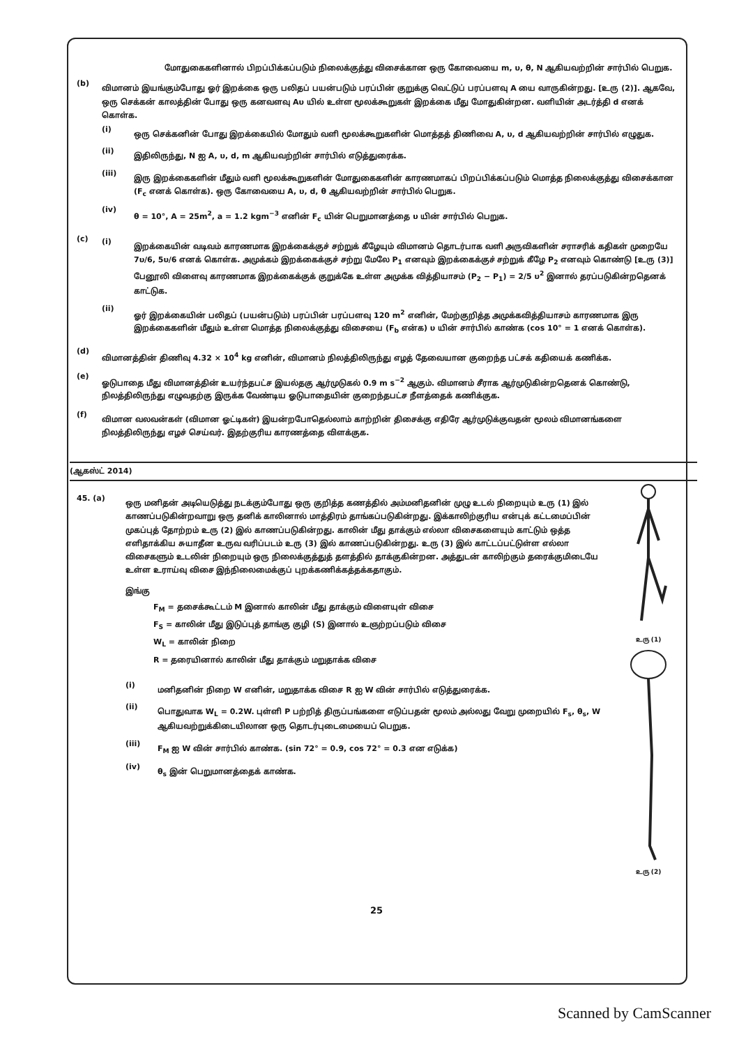மோதுகைகளினால் பிறப்பிக்கப்படும் நிலைக்குத்து விசைக்கான ஒரு கோவையை m, υ, θ, N ஆகியவற்றின் சார்பில் பெறுக.
(b)
விமானம் இயங்கும்போது ஓர் இறக்கை ஒரு பலிதப் பயன்படும் பரப்பின் குறுக்கு வெட்டுப் பரப்பளவு A யை வாருகின்றது. [உரு (2)]. ஆகவே, ஒரு செக்கன் காலத்தின் போது ஒரு கனவளவு Aυ யில் உள்ள மூலக்கூறுகள் இறக்கை மீது மோதுகின்றன. வளியின் அடர்த்தி d எனக் கொள்க.
(i)
ஒரு செக்கனின் போது இறக்கையில் மோதும் வளி மூலக்கூறுகளின் மொத்தத் திணிவை A, υ, d ஆகியவற்றின் சார்பில் எழுதுக.
(ii)
இதிலிருந்து, N ஐ A, υ, d, m ஆகியவற்றின் சார்பில் எடுத்துரைக்க.
(iii)
இரு இறக்கைகளின் மீதும் வளி மூலக்கூறுகளின் மோதுகைகளின் காரணமாகப் பிறப்பிக்கப்படும் மொத்த நிலைக்குத்து விசைக்கான (F<sub>c</sub> எனக் கொள்க). ஒரு கோவையை A, υ, d, θ ஆகியவற்றின் சார்பில் பெறுக.
(iv)
θ = 10°, A = 25m<sup>2</sup>, a = 1.2 kgm<sup>−3</sup> எனின் F<sub>c</sub> யின் பெறுமானத்தை υ யின் சார்பில் பெறுக.
(c)
(i)
இறக்கையின் வடிவம் காரணமாக இறக்கைக்குச் சற்றுக் கீழேயும் விமானம் தொடர்பாக வளி அருவிகளின் சராசரிக் கதிகள் முறையே 7υ/6, 5υ/6 எனக் கொள்க. அமுக்கம் இறக்கைக்குச் சற்று மேலே P<sub>1</sub> எனவும் இறக்கைக்குச் சற்றுக் கீழே P<sub>2</sub> எனவும் கொண்டு [உரு (3)] பேனூலி விளைவு காரணமாக இறக்கைக்குக் குறுக்கே உள்ள அமுக்க வித்தியாசம் (P<sub>2</sub> − P<sub>1</sub>) = 2/5 υ<sup>2</sup> இனால் தரப்படுகின்றதெனக் காட்டுக.
(ii)
ஓர் இறக்கையின் பலிதப் (பயன்படும்) பரப்பின் பரப்பளவு 120 m<sup>2</sup> எனின், மேற்குறித்த அமுக்கவித்தியாசம் காரணமாக இரு இறக்கைகளின் மீதும் உள்ள மொத்த நிலைக்குத்து விசையை (F<sub>b</sub> என்க) υ யின் சார்பில் காண்க (cos 10° = 1 எனக் கொள்க).
(d)
விமானத்தின் திணிவு 4.32 × 10<sup>4</sup> kg எனின், விமானம் நிலத்திலிருந்து எழத் தேவையான குறைந்த பட்சக் கதியைக் கணிக்க.
(e)
ஓடுபாதை மீது விமானத்தின் உயர்ந்தபட்ச இயல்தகு ஆர்முடுகல் 0.9 m s<sup>−2</sup> ஆகும். விமானம் சீராக ஆர்முடுகின்றதெனக் கொண்டு, நிலத்திலிருந்து எழுவதற்கு இருக்க வேண்டிய ஓடுபாதையின் குறைந்தபட்ச நீளத்தைக் கணிக்குக.
(f)
விமான வலவன்கள் (விமான ஓட்டிகள்) இயன்றபோதெல்லாம் காற்றின் திசைக்கு எதிரே ஆர்முடுக்குவதன் மூலம் விமானங்களை நிலத்திலிருந்து எழச் செய்வர். இதற்குரிய காரணத்தை விளக்குக.
(ஆகஸ்ட் 2014)
45. (a)
ஒரு மனிதன் அடியெடுத்து நடக்கும்போது ஒரு குறித்த கணத்தில் அம்மனிதனின் முழு உடல் நிறையும் உரு (1) இல் காணப்படுகின்றவாறு ஒரு தனிக் காலினால் மாத்திரம் தாங்கப்படுகின்றது. இக்காலிற்குரிய என்புக் கட்டமைப்பின் முகப்புத் தோற்றம் உரு (2) இல் காணப்படுகின்றது. காலின் மீது தாக்கும் எல்லா விசைகளையும் காட்டும் ஒத்த எளிதாக்கிய சுயாதீன உருவ வரிப்படம் உரு (3) இல் காணப்படுகின்றது. உரு (3) இல் காட்டப்பட்டுள்ள எல்லா விசைகளும் உடலின் நிறையும் ஒரு நிலைக்குத்துத் தளத்தில் தாக்குகின்றன. அத்துடன் காலிற்கும் தரைக்குமிடையே உள்ள உராய்வு விசை இந்நிலைமைக்குப் புறக்கணிக்கத்தக்கதாகும்.
இங்கு
F<sub>M</sub> = தசைக்கூட்டம் M இனால் காலின் மீது தாக்கும் விளையுள் விசை
F<sub>S</sub> = காலின் மீது இடுப்புத் தாங்கு குழி (S) இனால் உஞற்றப்படும் விசை
W<sub>L</sub> = காலின் நிறை
R = தரையினால் காலின் மீது தாக்கும் மறுதாக்க விசை
(i)
மனிதனின் நிறை W எனின், மறுதாக்க விசை R ஐ W வின் சார்பில் எடுத்துரைக்க.
(ii)
பொதுவாக W<sub>L</sub> = 0.2W. புள்ளி P பற்றித் திருப்பங்களை எடுப்பதன் மூலம் அல்லது வேறு முறையில் F<sub>s</sub>, θ<sub>s</sub>, W ஆகியவற்றுக்கிடையிலான ஒரு தொடர்புடைமையைப் பெறுக.
(iii)
F<sub>M</sub> ஐ W வின் சார்பில் காண்க. (sin 72° = 0.9, cos 72° = 0.3 என எடுக்க)
(iv)
θ<sub>s</sub> இன் பெறுமானத்தைக் காண்க.
உரு (1)
உரு (2)
25
Scanned by CamScanner